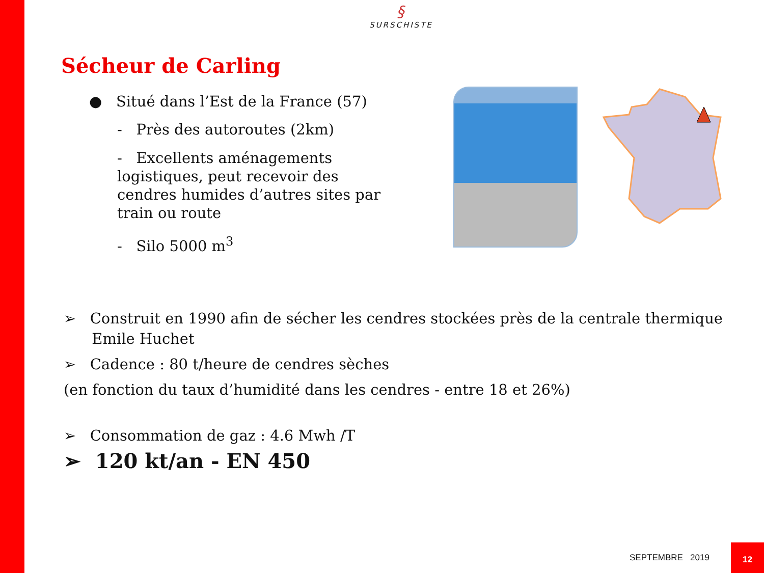§
SURSCHISTE
Sécheur de Carling
● Situé dans l’Est de la France (57)
- Près des autoroutes (2km)
- Excellents aménagements logistiques, peut recevoir des cendres humides d’autres sites par train ou route
- Silo 5000 m<sup>3</sup>
➢ Construit en 1990 afin de sécher les cendres stockées près de la centrale thermique
Emile Huchet
➢ Cadence : 80 t/heure de cendres sèches
(en fonction du taux d’humidité dans les cendres - entre 18 et 26%)
➢ Consommation de gaz : 4.6 Mwh /T
➢ 120 kt/an - EN 450
SEPTEMBRE 2019
12